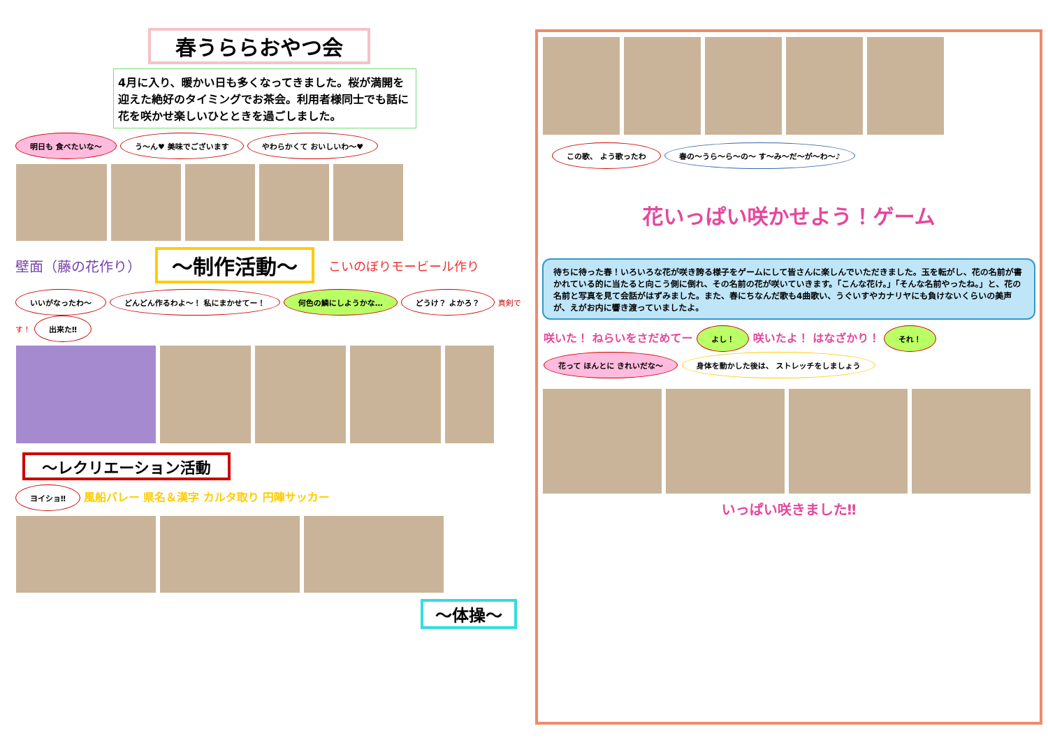春うららおやつ会
4月に入り、暖かい日も多くなってきました。桜が満開を迎えた絶好のタイミングでお茶会。利用者様同士でも話に花を咲かせ楽しいひとときを過ごしました。
明日も 食べたいな～ う～ん♥ 美味でございます やわらかくて おいしいわ～♥
壁面（藤の花作り） ～制作活動～ こいのぼりモービール作り
いいがなったわ～ どんどん作るわよ～！ 私にまかせてー！ 何色の鱗にしようかな… どうけ？ よかろ？ 真剣です！ 出来た‼
～レクリエーション活動
ヨイショ‼ 風船バレー 県名＆漢字 カルタ取り 円陣サッカー
～体操～
この歌、 よう歌ったわ 春の～うら～ら～の～ す～み～だ～が～わ～♪
花いっぱい咲かせよう！ゲーム
待ちに待った春！いろいろな花が咲き誇る様子をゲームにして皆さんに楽しんでいただきました。玉を転がし、花の名前が書かれている的に当たると向こう側に倒れ、その名前の花が咲いていきます。「こんな花け。」「そんな名前やったね。」と、花の名前と写真を見て会話がはずみました。また、春にちなんだ歌も4曲歌い、うぐいすやカナリヤにも負けないくらいの美声が、えがお内に響き渡っていましたよ。
咲いた！ ねらいをさだめてー よし！ 咲いたよ！ はなざかり！ それ！ 花って ほんとに きれいだな～ 身体を動かした後は、 ストレッチをしましょう
いっぱい咲きました‼